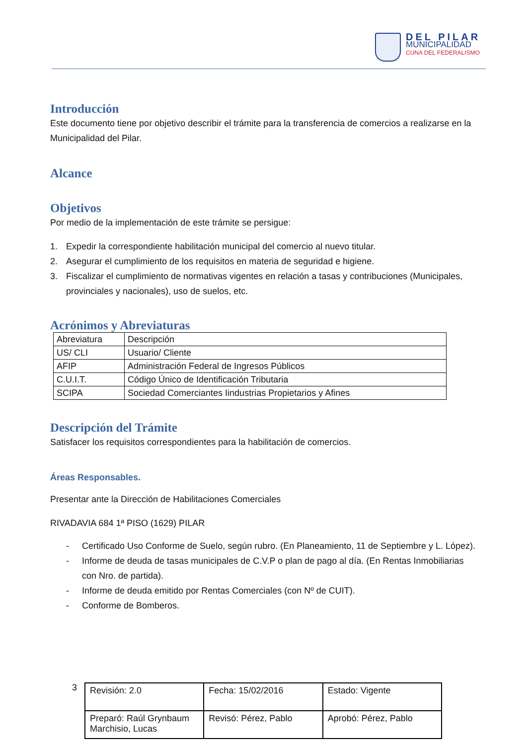DEL PILAR
MUNICIPALIDAD
CUNA DEL FEDERALISMO
Introducción
Este documento tiene por objetivo describir el trámite para la transferencia de comercios a realizarse en la Municipalidad del Pilar.
Alcance
Objetivos
Por medio de la implementación de este trámite se persigue:
1. Expedir la correspondiente habilitación municipal del comercio al nuevo titular.
2. Asegurar el cumplimiento de los requisitos en materia de seguridad e higiene.
3. Fiscalizar el cumplimiento de normativas vigentes en relación a tasas y contribuciones (Municipales, provinciales y nacionales), uso de suelos, etc.
Acrónimos y Abreviaturas
| Abreviatura | Descripción |
| US/ CLI | Usuario/ Cliente |
| AFIP | Administración Federal de Ingresos Públicos |
| C.U.I.T. | Código Único de Identificación Tributaria |
| SCIPA | Sociedad Comerciantes Iindustrias Propietarios y Afines |
Descripción del Trámite
Satisfacer los requisitos correspondientes para la habilitación de comercios.
Áreas Responsables.
Presentar ante la Dirección de Habilitaciones Comerciales
RIVADAVIA 684 1ª PISO (1629) PILAR
- Certificado Uso Conforme de Suelo, según rubro. (En Planeamiento, 11 de Septiembre y L. López).
- Informe de deuda de tasas municipales de C.V.P o plan de pago al día. (En Rentas Inmobiliarias con Nro. de partida).
- Informe de deuda emitido por Rentas Comerciales (con Nº de CUIT).
- Conforme de Bomberos.
3
| Revisión: 2.0 | Fecha: 15/02/2016 | Estado: Vigente |
| Preparó: Raúl Grynbaum Marchisio, Lucas | Revisó: Pérez, Pablo | Aprobó: Pérez, Pablo |